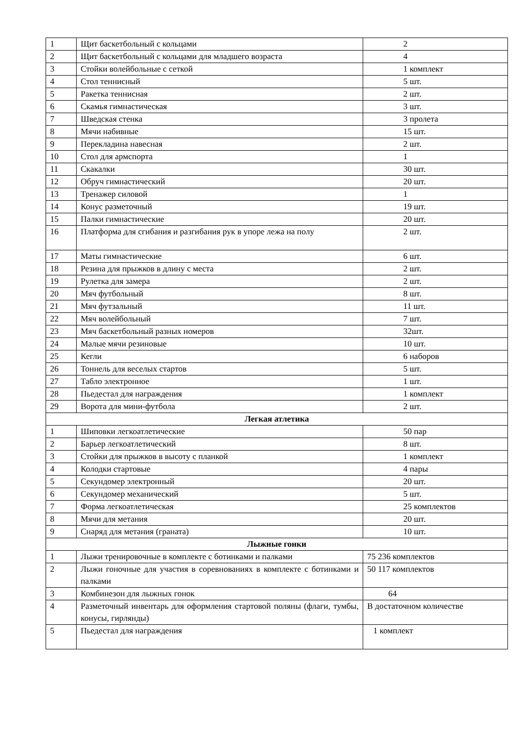| 1 | Щит баскетбольный с кольцами | 2 |
| 2 | Щит баскетбольный с кольцами для младшего возраста | 4 |
| 3 | Стойки волейбольные с сеткой | 1 комплект |
| 4 | Стол теннисный | 5 шт. |
| 5 | Ракетка теннисная | 2 шт. |
| 6 | Скамья гимнастическая | 3 шт. |
| 7 | Шведская стенка | 3 пролета |
| 8 | Мячи набивные | 15 шт. |
| 9 | Перекладина навесная | 2 шт. |
| 10 | Стол для армспорта | 1 |
| 11 | Скакалки | 30 шт. |
| 12 | Обруч гимнастический | 20 шт. |
| 13 | Тренажер силовой | 1 |
| 14 | Конус разметочный | 19 шт. |
| 15 | Палки гимнастические | 20 шт. |
| 16 | Платформа для сгибания и разгибания рук в упоре лежа на полу | 2 шт. |
| 17 | Маты гимнастические | 6 шт. |
| 18 | Резина для прыжков в длину с места | 2 шт. |
| 19 | Рулетка для замера | 2 шт. |
| 20 | Мяч футбольный | 8 шт. |
| 21 | Мяч футзальный | 11 шт. |
| 22 | Мяч волейбольный | 7 шт. |
| 23 | Мяч баскетбольный разных номеров | 32шт. |
| 24 | Малые мячи резиновые | 10 шт. |
| 25 | Кегли | 6 наборов |
| 26 | Тоннель для веселых стартов | 5 шт. |
| 27 | Табло электронное | 1 шт. |
| 28 | Пьедестал для награждения | 1 комплект |
| 29 | Ворота для мини-футбола | 2 шт. |
| Легкая атлетика | | |
| 1 | Шиповки легкоатлетические | 50 пар |
| 2 | Барьер легкоатлетический | 8 шт. |
| 3 | Стойки для прыжков в высоту с планкой | 1 комплект |
| 4 | Колодки стартовые | 4 пары |
| 5 | Секундомер электронный | 20 шт. |
| 6 | Секундомер механический | 5 шт. |
| 7 | Форма легкоатлетическая | 25 комплектов |
| 8 | Мячи для метания | 20 шт. |
| 9 | Снаряд для метания (граната) | 10 шт. |
| Лыжные гонки | | |
| 1 | Лыжи тренировочные в комплекте с ботинками и палками | 75 236 комплектов |
| 2 | Лыжи гоночные для участия в соревнованиях в комплекте с ботинками и палками | 50 117 комплектов |
| 3 | Комбинезон для лыжных гонок | 64 |
| 4 | Разметочный инвентарь для оформления стартовой поляны (флаги, тумбы, конусы, гирлянды) | В достаточном количестве |
| 5 | Пьедестал для награждения | 1 комплект |